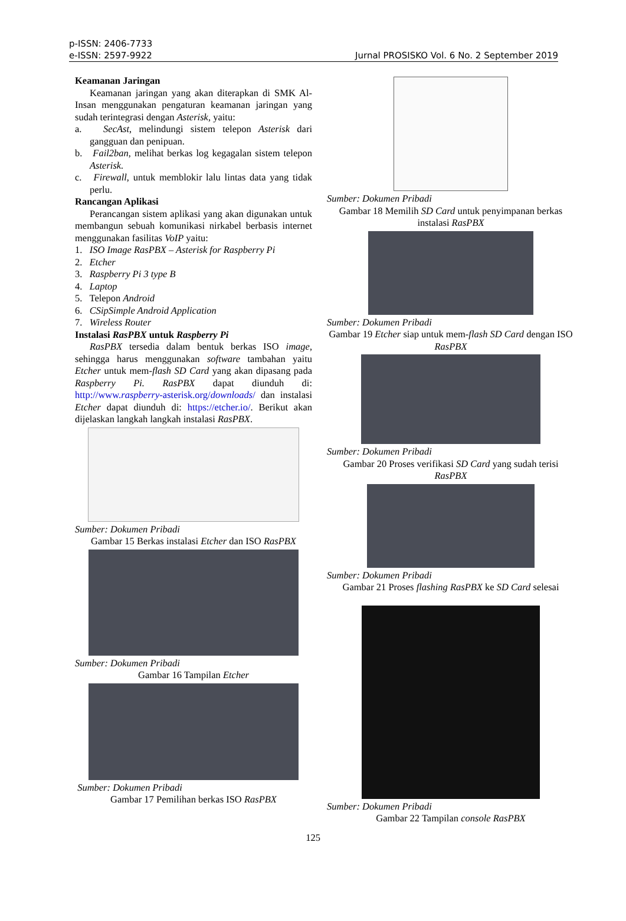p-ISSN: 2406-7733
e-ISSN: 2597-9922
Jurnal PROSISKO Vol. 6 No. 2 September 2019
Keamanan Jaringan
Keamanan jaringan yang akan diterapkan di SMK Al-Insan menggunakan pengaturan keamanan jaringan yang sudah terintegrasi dengan Asterisk, yaitu:
a. SecAst, melindungi sistem telepon Asterisk dari gangguan dan penipuan.
b. Fail2ban, melihat berkas log kegagalan sistem telepon Asterisk.
c. Firewall, untuk memblokir lalu lintas data yang tidak perlu.
Rancangan Aplikasi
Perancangan sistem aplikasi yang akan digunakan untuk membangun sebuah komunikasi nirkabel berbasis internet menggunakan fasilitas VoIP yaitu:
1. ISO Image RasPBX – Asterisk for Raspberry Pi
2. Etcher
3. Raspberry Pi 3 type B
4. Laptop
5. Telepon Android
6. CSipSimple Android Application
7. Wireless Router
Instalasi RasPBX untuk Raspberry Pi
RasPBX tersedia dalam bentuk berkas ISO image, sehingga harus menggunakan software tambahan yaitu Etcher untuk mem-flash SD Card yang akan dipasang pada Raspberry Pi. RasPBX dapat diunduh di: http://www.raspberry-asterisk.org/downloads/ dan instalasi Etcher dapat diunduh di: https://etcher.io/. Berikut akan dijelaskan langkah langkah instalasi RasPBX.
Sumber: Dokumen Pribadi
Gambar 15 Berkas instalasi Etcher dan ISO RasPBX
Sumber: Dokumen Pribadi
Gambar 16 Tampilan Etcher
Sumber: Dokumen Pribadi
Gambar 17 Pemilihan berkas ISO RasPBX
Sumber: Dokumen Pribadi
Gambar 18 Memilih SD Card untuk penyimpanan berkas instalasi RasPBX
Sumber: Dokumen Pribadi
Gambar 19 Etcher siap untuk mem-flash SD Card dengan ISO RasPBX
Sumber: Dokumen Pribadi
Gambar 20 Proses verifikasi SD Card yang sudah terisi RasPBX
Sumber: Dokumen Pribadi
Gambar 21 Proses flashing RasPBX ke SD Card selesai
Sumber: Dokumen Pribadi
Gambar 22 Tampilan console RasPBX
125